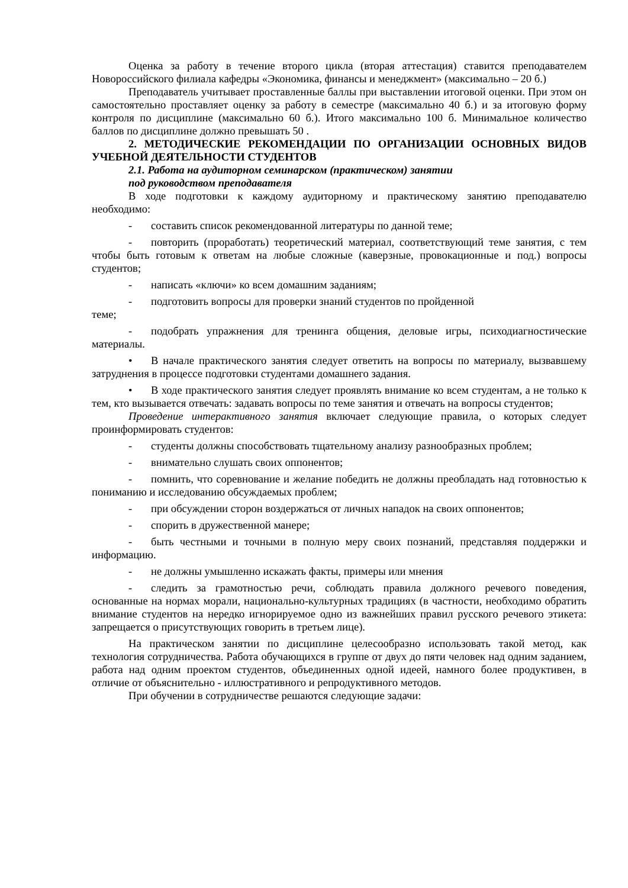Оценка за работу в течение второго цикла (вторая аттестация) ставится преподавателем Новороссийского филиала кафедры «Экономика, финансы и менеджмент» (максимально – 20 б.)
Преподаватель учитывает проставленные баллы при выставлении итоговой оценки. При этом он самостоятельно проставляет оценку за работу в семестре (максимально 40 б.) и за итоговую форму контроля по дисциплине (максимально 60 б.). Итого максимально 100 б. Минимальное количество баллов по дисциплине должно превышать 50 .
2. МЕТОДИЧЕСКИЕ РЕКОМЕНДАЦИИ ПО ОРГАНИЗАЦИИ ОСНОВНЫХ ВИДОВ УЧЕБНОЙ ДЕЯТЕЛЬНОСТИ СТУДЕНТОВ
2.1. Работа на аудиторном семинарском (практическом) занятии
под руководством преподавателя
В ходе подготовки к каждому аудиторному и практическому занятию преподавателю необходимо:
- составить список рекомендованной литературы по данной теме;
- повторить (проработать) теоретический материал, соответствующий теме занятия, с тем чтобы быть готовым к ответам на любые сложные (каверзные, провокационные и под.) вопросы студентов;
- написать «ключи» ко всем домашним заданиям;
- подготовить вопросы для проверки знаний студентов по пройденной
теме;
- подобрать упражнения для тренинга общения, деловые игры, психодиагностические материалы.
• В начале практического занятия следует ответить на вопросы по материалу, вызвавшему затруднения в процессе подготовки студентами домашнего задания.
• В ходе практического занятия следует проявлять внимание ко всем студентам, а не только к тем, кто вызывается отвечать: задавать вопросы по теме занятия и отвечать на вопросы студентов;
Проведение интерактивного занятия включает следующие правила, о которых следует проинформировать студентов:
- студенты должны способствовать тщательному анализу разнообразных проблем;
- внимательно слушать своих оппонентов;
- помнить, что соревнование и желание победить не должны преобладать над готовностью к пониманию и исследованию обсуждаемых проблем;
- при обсуждении сторон воздержаться от личных нападок на своих оппонентов;
- спорить в дружественной манере;
- быть честными и точными в полную меру своих познаний, представляя поддержки и информацию.
- не должны умышленно искажать факты, примеры или мнения
- следить за грамотностью речи, соблюдать правила должного речевого поведения, основанные на нормах морали, национально-культурных традициях (в частности, необходимо обратить внимание студентов на нередко игнорируемое одно из важнейших правил русского речевого этикета: запрещается о присутствующих говорить в третьем лице).
На практическом занятии по дисциплине целесообразно использовать такой метод, как технология сотрудничества. Работа обучающихся в группе от двух до пяти человек над одним заданием, работа над одним проектом студентов, объединенных одной идеей, намного более продуктивен, в отличие от объяснительно - иллюстративного и репродуктивного методов.
При обучении в сотрудничестве решаются следующие задачи: